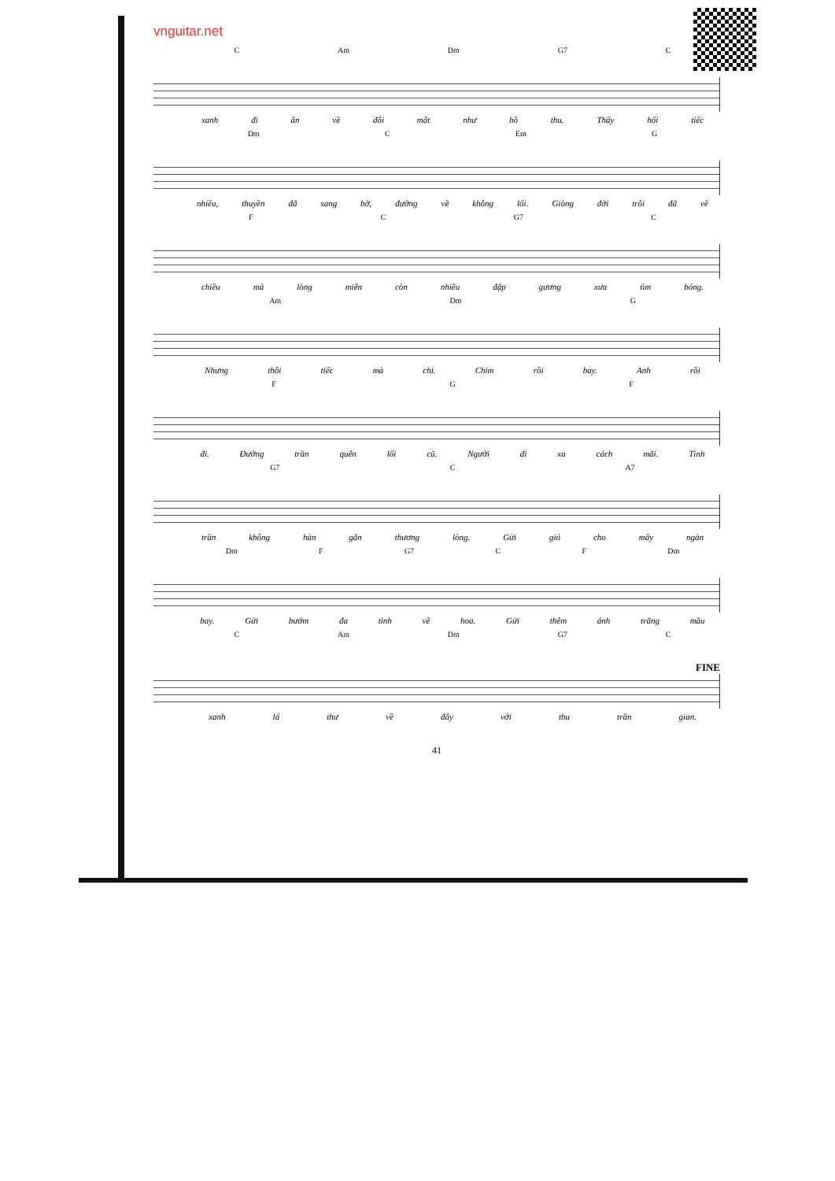vnguitar.net
C Am Dm G7 C
xanh đi ân về đôi mắt như hồ thu. Thấy hối tiếc
Dm C Em G
nhiều, thuyền đã sang bờ, đường về không lối. Giòng đời trôi đã về
F C G7 C
chiều mà lòng miên còn nhiều đập gương xưa tìm bóng.
Am Dm G
Nhưng thôi tiếc mà chi. Chim rồi bay. Anh rồi
F G F
đi. Đường trần quên lối cũ. Người đi xa cách mãi. Tình
G7 C A7
trần không hàn gắn thương lòng. Gửi gió cho mây ngàn
Dm F G7 C F Dm
bay. Gửi bướm đa tình về hoa. Gửi thêm ánh trăng mầu
C Am Dm G7 C
FINE
xanh lá thư về đây với thu trần gian.
41